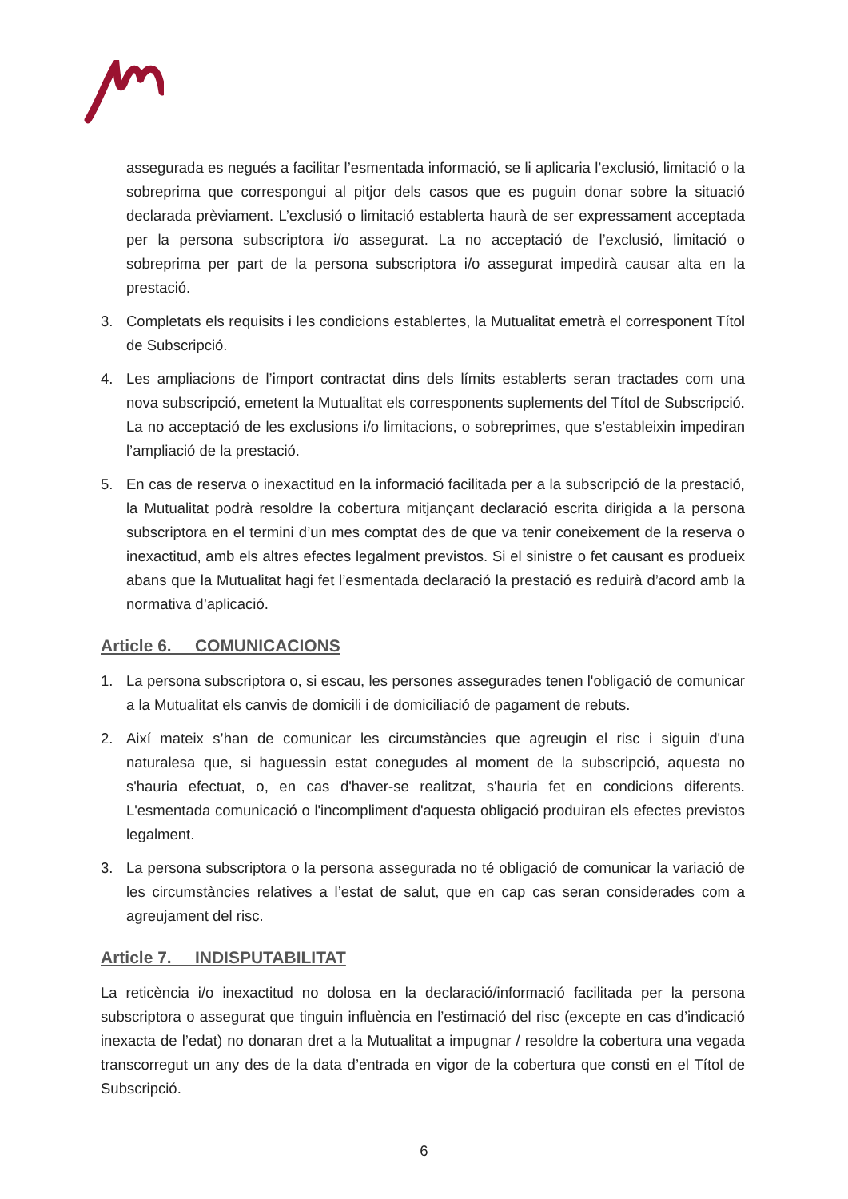assegurada es negués a facilitar l’esmentada informació, se li aplicaria l’exclusió, limitació o la sobreprima que correspongui al pitjor dels casos que es puguin donar sobre la situació declarada prèviament. L’exclusió o limitació establerta haurà de ser expressament acceptada per la persona subscriptora i/o assegurat. La no acceptació de l’exclusió, limitació o sobreprima per part de la persona subscriptora i/o assegurat impedirà causar alta en la prestació.
3. Completats els requisits i les condicions establertes, la Mutualitat emetrà el corresponent Títol de Subscripció.
4. Les ampliacions de l’import contractat dins dels límits establerts seran tractades com una nova subscripció, emetent la Mutualitat els corresponents suplements del Títol de Subscripció. La no acceptació de les exclusions i/o limitacions, o sobreprimes, que s’estableixin impediran l’ampliació de la prestació.
5. En cas de reserva o inexactitud en la informació facilitada per a la subscripció de la prestació, la Mutualitat podrà resoldre la cobertura mitjançant declaració escrita dirigida a la persona subscriptora en el termini d’un mes comptat des de que va tenir coneixement de la reserva o inexactitud, amb els altres efectes legalment previstos. Si el sinistre o fet causant es produeix abans que la Mutualitat hagi fet l’esmentada declaració la prestació es reduirà d’acord amb la normativa d’aplicació.
Article 6. COMUNICACIONS
1. La persona subscriptora o, si escau, les persones assegurades tenen l'obligació de comunicar a la Mutualitat els canvis de domicili i de domiciliació de pagament de rebuts.
2. Així mateix s’han de comunicar les circumstàncies que agreugin el risc i siguin d'una naturalesa que, si haguessin estat conegudes al moment de la subscripció, aquesta no s'hauria efectuat, o, en cas d'haver-se realitzat, s'hauria fet en condicions diferents. L'esmentada comunicació o l'incompliment d'aquesta obligació produiran els efectes previstos legalment.
3. La persona subscriptora o la persona assegurada no té obligació de comunicar la variació de les circumstàncies relatives a l’estat de salut, que en cap cas seran considerades com a agreujament del risc.
Article 7. INDISPUTABILITAT
La reticència i/o inexactitud no dolosa en la declaració/informació facilitada per la persona subscriptora o assegurat que tinguin influència en l’estimació del risc (excepte en cas d’indicació inexacta de l’edat) no donaran dret a la Mutualitat a impugnar / resoldre la cobertura una vegada transcorregut un any des de la data d’entrada en vigor de la cobertura que consti en el Títol de Subscripció.
6